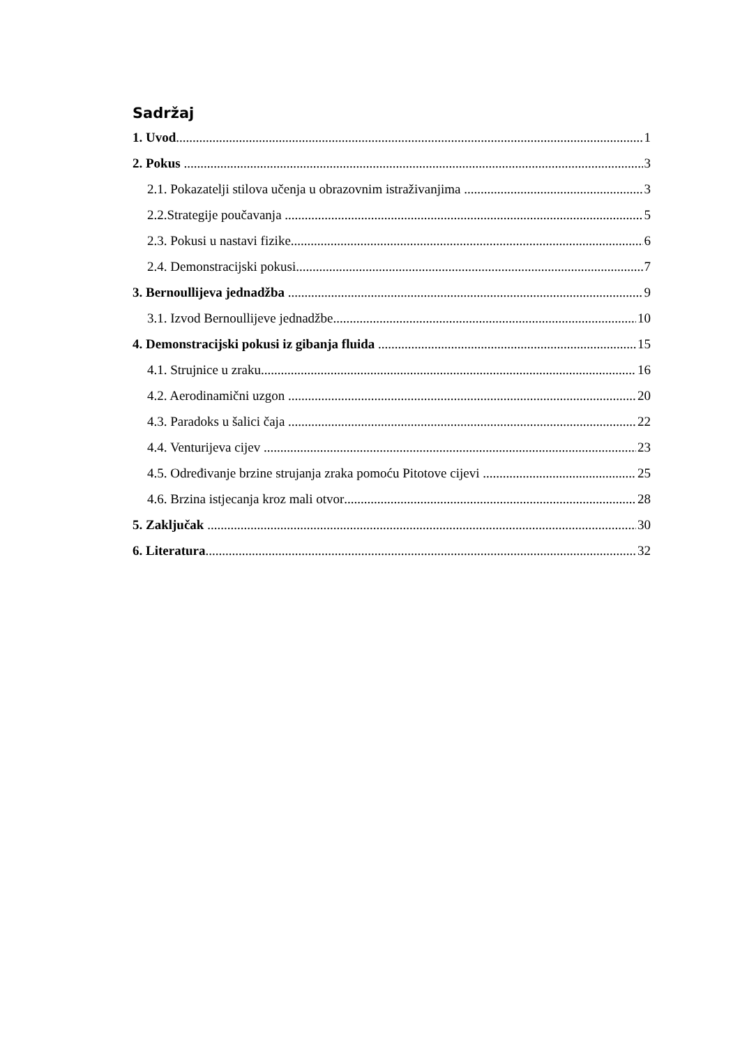Sadržaj
1. Uvod 1
2. Pokus 3
2.1. Pokazatelji stilova učenja u obrazovnim istraživanjima 3
2.2.Strategije poučavanja 5
2.3. Pokusi u nastavi fizike 6
2.4. Demonstracijski pokusi 7
3. Bernoullijeva jednadžba 9
3.1. Izvod Bernoullijeve jednadžbe 10
4. Demonstracijski pokusi iz gibanja fluida 15
4.1. Strujnice u zraku 16
4.2. Aerodinamični uzgon 20
4.3. Paradoks u šalici čaja 22
4.4. Venturijeva cijev 23
4.5. Određivanje brzine strujanja zraka pomoću Pitotove cijevi 25
4.6. Brzina istjecanja kroz mali otvor 28
5. Zaključak 30
6. Literatura 32